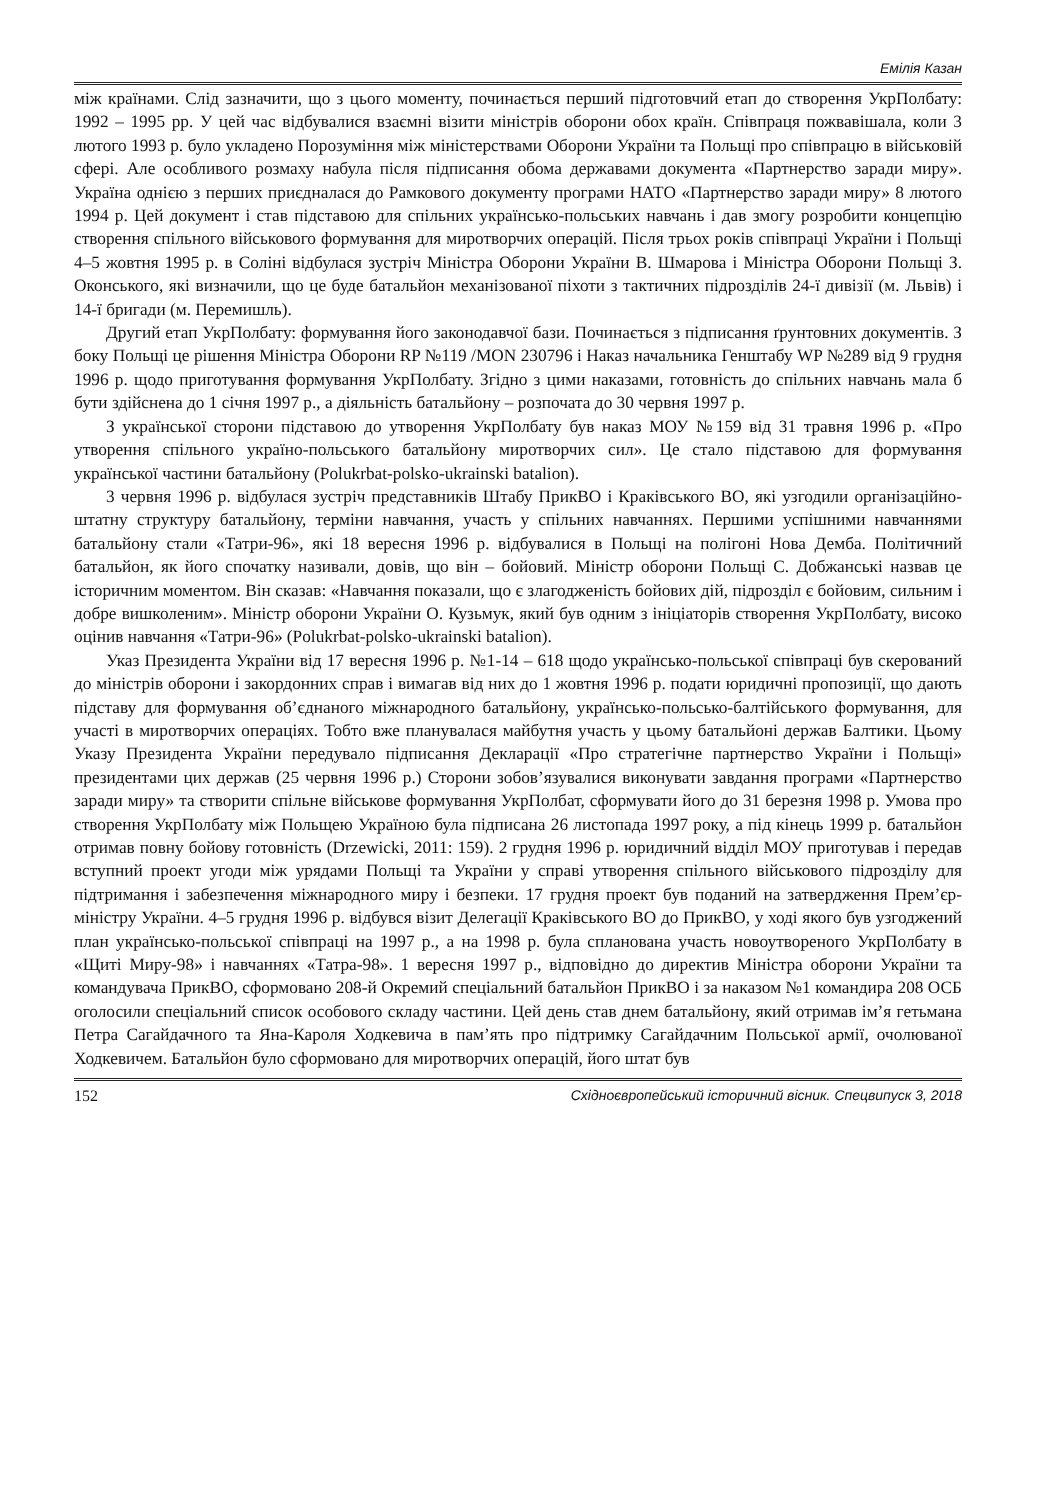Емілія Казан
між країнами. Слід зазначити, що з цього моменту, починається перший підготовчий етап до створення УкрПолбату: 1992 – 1995 рр. У цей час відбувалися взаємні візити міністрів оборони обох країн. Співпраця пожвавішала, коли 3 лютого 1993 р. було укладено Порозуміння між міністерствами Оборони України та Польщі про співпрацю в військовій сфері. Але особливого розмаху набула після підписання обома державами документа «Партнерство заради миру». Україна однією з перших приєдналася до Рамкового документу програми НАТО «Партнерство заради миру» 8 лютого 1994 р. Цей документ і став підставою для спільних українсько-польських навчань і дав змогу розробити концепцію створення спільного військового формування для миротворчих операцій. Після трьох років співпраці України і Польщі 4–5 жовтня 1995 р. в Соліні відбулася зустріч Міністра Оборони України В. Шмарова і Міністра Оборони Польщі З. Оконського, які визначили, що це буде батальйон механізованої піхоти з тактичних підрозділів 24-ї дивізії (м. Львів) і 14-ї бригади (м. Перемишль).
Другий етап УкрПолбату: формування його законодавчої бази. Починається з підписання ґрунтовних документів. З боку Польщі це рішення Міністра Оборони RP №119 /MON 230796 і Наказ начальника Генштабу WP №289 від 9 грудня 1996 р. щодо приготування формування УкрПолбату. Згідно з цими наказами, готовність до спільних навчань мала б бути здійснена до 1 січня 1997 р., а діяльність батальйону – розпочата до 30 червня 1997 р.
З української сторони підставою до утворення УкрПолбату був наказ МОУ №159 від 31 травня 1996 р. «Про утворення спільного україно-польського батальйону миротворчих сил». Це стало підставою для формування української частини батальйону (Polukrbat-polsko-ukrainski batalion).
3 червня 1996 р. відбулася зустріч представників Штабу ПрикВО і Краківського ВО, які узгодили організаційно-штатну структуру батальйону, терміни навчання, участь у спільних навчаннях. Першими успішними навчаннями батальйону стали «Татри-96», які 18 вересня 1996 р. відбувалися в Польщі на полігоні Нова Демба. Політичний батальйон, як його спочатку називали, довів, що він – бойовий. Міністр оборони Польщі С. Добжанські назвав це історичним моментом. Він сказав: «Навчання показали, що є злагодженість бойових дій, підрозділ є бойовим, сильним і добре вишколеним». Міністр оборони України О. Кузьмук, який був одним з ініціаторів створення УкрПолбату, високо оцінив навчання «Татри-96» (Polukrbat-polsko-ukrainski batalion).
Указ Президента України від 17 вересня 1996 р. №1-14 – 618 щодо українсько-польської співпраці був скерований до міністрів оборони і закордонних справ і вимагав від них до 1 жовтня 1996 р. подати юридичні пропозиції, що дають підставу для формування об’єднаного міжнародного батальйону, українсько-польсько-балтійського формування, для участі в миротворчих операціях. Тобто вже планувалася майбутня участь у цьому батальйоні держав Балтики. Цьому Указу Президента України передувало підписання Декларації «Про стратегічне партнерство України і Польщі» президентами цих держав (25 червня 1996 р.) Сторони зобов’язувалися виконувати завдання програми «Партнерство заради миру» та створити спільне військове формування УкрПолбат, сформувати його до 31 березня 1998 р. Умова про створення УкрПолбату між Польщею Україною була підписана 26 листопада 1997 року, а під кінець 1999 р. батальйон отримав повну бойову готовність (Drzewicki, 2011: 159). 2 грудня 1996 р. юридичний відділ МОУ приготував і передав вступний проект угоди між урядами Польщі та України у справі утворення спільного військового підрозділу для підтримання і забезпечення міжнародного миру і безпеки. 17 грудня проект був поданий на затвердження Прем’єр-міністру України. 4–5 грудня 1996 р. відбувся візит Делегації Краківського ВО до ПрикВО, у ході якого був узгоджений план українсько-польської співпраці на 1997 р., а на 1998 р. була спланована участь новоутвореного УкрПолбату в «Щиті Миру-98» і навчаннях «Татра-98». 1 вересня 1997 р., відповідно до директив Міністра оборони України та командувача ПрикВО, сформовано 208-й Окремий спеціальний батальйон ПрикВО і за наказом №1 командира 208 ОСБ оголосили спеціальний список особового складу частини. Цей день став днем батальйону, який отримав ім’я гетьмана Петра Сагайдачного та Яна-Кароля Ходкевича в пам’ять про підтримку Сагайдачним Польської армії, очолюваної Ходкевичем. Батальйон було сформовано для миротворчих операцій, його штат був
152 Східноєвропейський історичний вісник. Спецвипуск 3, 2018